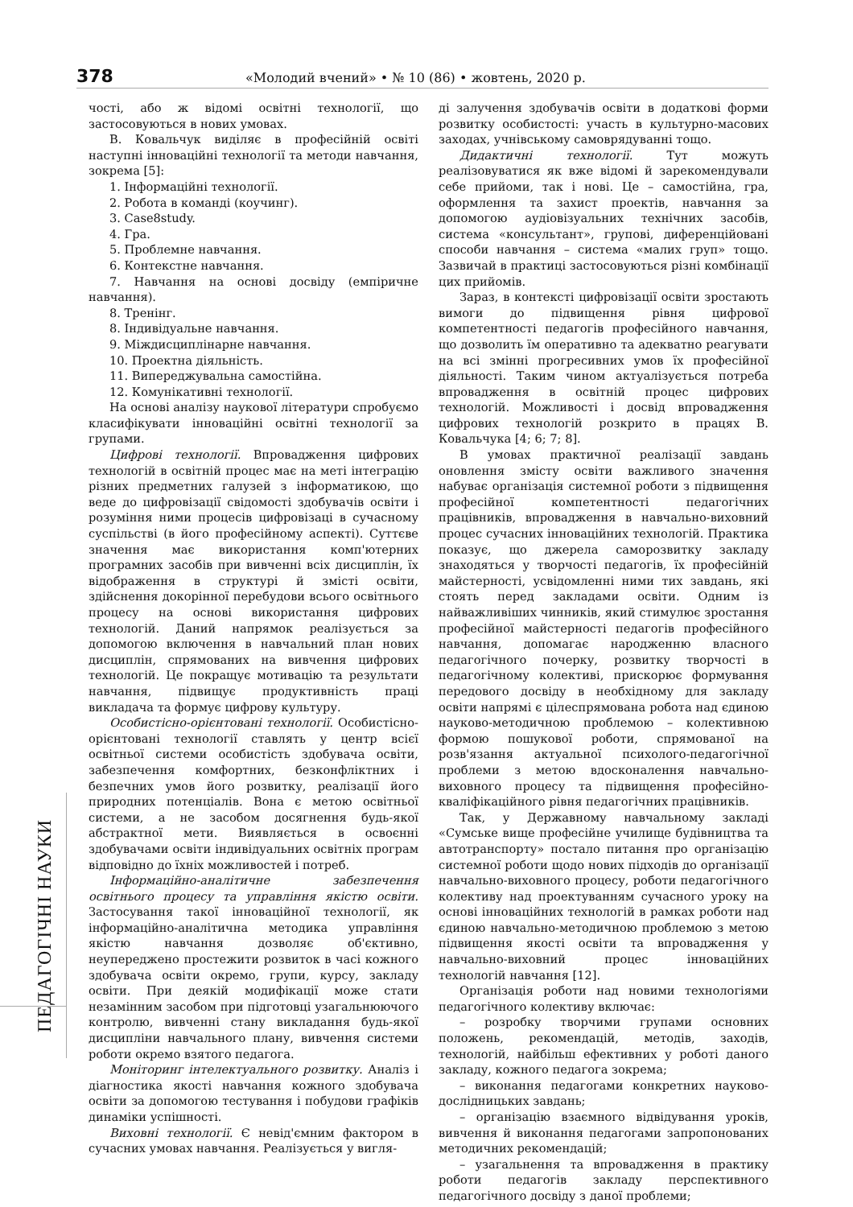378 «Молодий вчений» • № 10 (86) • жовтень, 2020 р.
ПЕДАГОГІЧНІ НАУКИ
чості, або ж відомі освітні технології, що застосовуються в нових умовах.
В. Ковальчук виділяє в професійній освіті наступні інноваційні технології та методи навчання, зокрема [5]:
1. Інформаційні технології.
2. Робота в команді (коучинг).
3. Case8study.
4. Гра.
5. Проблемне навчання.
6. Контекстне навчання.
7. Навчання на основі досвіду (емпіричне навчання).
8. Тренінг.
8. Індивідуальне навчання.
9. Міждисциплінарне навчання.
10. Проектна діяльність.
11. Випереджувальна самостійна.
12. Комунікативні технології.
На основі аналізу наукової літератури спробуємо класифікувати інноваційні освітні технології за групами.
Цифрові технології. Впровадження цифрових технологій в освітній процес має на меті інтеграцію різних предметних галузей з інформатикою, що веде до цифровізації свідомості здобувачів освіти і розуміння ними процесів цифровізаці в сучасному суспільстві (в його професійному аспекті). Суттєве значення має використання комп'ютерних програмних засобів при вивченні всіх дисциплін, їх відображення в структурі й змісті освіти, здійснення докорінної перебудови всього освітнього процесу на основі використання цифрових технологій. Даний напрямок реалізується за допомогою включення в навчальний план нових дисциплін, спрямованих на вивчення цифрових технологій. Це покращує мотивацію та результати навчання, підвищує продуктивність праці викладача та формує цифрову культуру.
Особистісно-орієнтовані технології. Особистісно-орієнтовані технології ставлять у центр всієї освітньої системи особистість здобувача освіти, забезпечення комфортних, безконфліктних і безпечних умов його розвитку, реалізації його природних потенціалів. Вона є метою освітньої системи, а не засобом досягнення будь-якої абстрактної мети. Виявляється в освоєнні здобувачами освіти індивідуальних освітніх програм відповідно до їхніх можливостей і потреб.
Інформаційно-аналітичне забезпечення освітнього процесу та управління якістю освіти. Застосування такої інноваційної технології, як інформаційно-аналітична методика управління якістю навчання дозволяє об'єктивно, неупереджено простежити розвиток в часі кожного здобувача освіти окремо, групи, курсу, закладу освіти. При деякій модифікації може стати незамінним засобом при підготовці узагальнюючого контролю, вивченні стану викладання будь-якої дисципліни навчального плану, вивчення системи роботи окремо взятого педагога.
Моніторинг інтелектуального розвитку. Аналіз і діагностика якості навчання кожного здобувача освіти за допомогою тестування і побудови графіків динаміки успішності.
Виховні технології. Є невід'ємним фактором в сучасних умовах навчання. Реалізується у вигля-
ді залучення здобувачів освіти в додаткові форми розвитку особистості: участь в культурно-масових заходах, учнівському самоврядуванні тощо.
Дидактичні технології. Тут можуть реалізовуватися як вже відомі й зарекомендували себе прийоми, так і нові. Це – самостійна, гра, оформлення та захист проектів, навчання за допомогою аудіовізуальних технічних засобів, система «консультант», групові, диференційовані способи навчання – система «малих груп» тощо. Зазвичай в практиці застосовуються різні комбінації цих прийомів.
Зараз, в контексті цифровізації освіти зростають вимоги до підвищення рівня цифрової компетентності педагогів професійного навчання, що дозволить їм оперативно та адекватно реагувати на всі змінні прогресивних умов їх професійної діяльності. Таким чином актуалізується потреба впровадження в освітній процес цифрових технологій. Можливості і досвід впровадження цифрових технологій розкрито в працях В. Ковальчука [4; 6; 7; 8].
В умовах практичної реалізації завдань оновлення змісту освіти важливого значення набуває організація системної роботи з підвищення професійної компетентності педагогічних працівників, впровадження в навчально-виховний процес сучасних інноваційних технологій. Практика показує, що джерела саморозвитку закладу знаходяться у творчості педагогів, їх професійній майстерності, усвідомленні ними тих завдань, які стоять перед закладами освіти. Одним із найважливіших чинників, який стимулює зростання професійної майстерності педагогів професійного навчання, допомагає народженню власного педагогічного почерку, розвитку творчості в педагогічному колективі, прискорює формування передового досвіду в необхідному для закладу освіти напрямі є цілеспрямована робота над єдиною науково-методичною проблемою – колективною формою пошукової роботи, спрямованої на розв'язання актуальної психолого-педагогічної проблеми з метою вдосконалення навчально-виховного процесу та підвищення професійно-кваліфікаційного рівня педагогічних працівників.
Так, у Державному навчальному закладі «Сумське вище професійне училище будівництва та автотранспорту» постало питання про організацію системної роботи щодо нових підходів до організації навчально-виховного процесу, роботи педагогічного колективу над проектуванням сучасного уроку на основі інноваційних технологій в рамках роботи над єдиною навчально-методичною проблемою з метою підвищення якості освіти та впровадження у навчально-виховний процес інноваційних технологій навчання [12].
Організація роботи над новими технологіями педагогічного колективу включає:
– розробку творчими групами основних положень, рекомендацій, методів, заходів, технологій, найбільш ефективних у роботі даного закладу, кожного педагога зокрема;
– виконання педагогами конкретних науково-дослідницьких завдань;
– організацію взаємного відвідування уроків, вивчення й виконання педагогами запропонованих методичних рекомендацій;
– узагальнення та впровадження в практику роботи педагогів закладу перспективного педагогічного досвіду з даної проблеми;